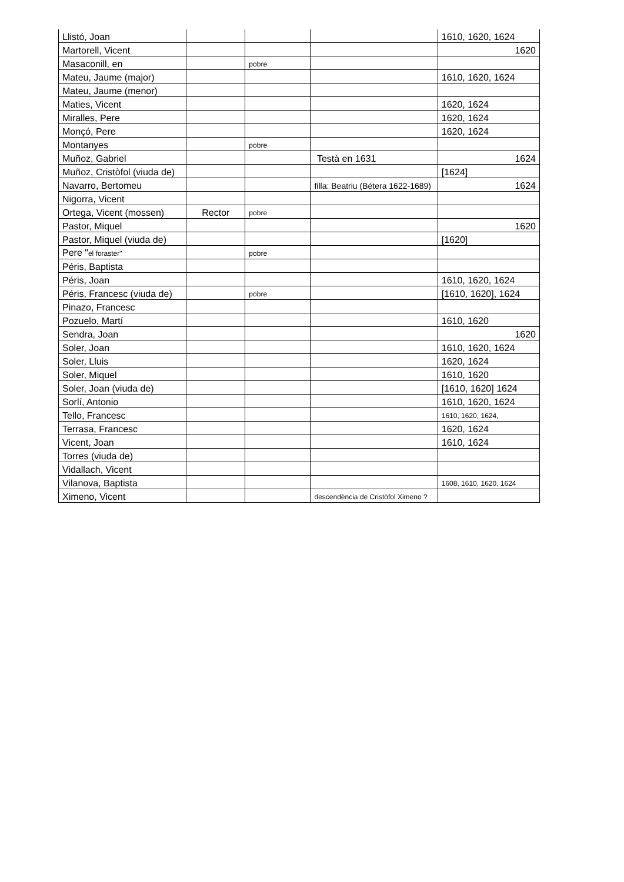| Llistó, Joan | | | | 1610, 1620, 1624 |
| Martorell, Vicent | | | | 1620 |
| Masaconill, en | | pobre | | |
| Mateu, Jaume (major) | | | | 1610, 1620, 1624 |
| Mateu, Jaume (menor) | | | | |
| Maties, Vicent | | | | 1620, 1624 |
| Miralles, Pere | | | | 1620, 1624 |
| Monçó, Pere | | | | 1620, 1624 |
| Montanyes | | pobre | | |
| Muñoz, Gabriel | | | Testà en 1631 | 1624 |
| Muñoz, Cristòfol (viuda de) | | | | [1624] |
| Navarro, Bertomeu | | | filla: Beatriu (Bétera 1622-1689) | 1624 |
| Nigorra, Vicent | | | | |
| Ortega, Vicent (mossen) | Rector | pobre | | |
| Pastor, Miquel | | | | 1620 |
| Pastor, Miquel (viuda de) | | | | [1620] |
| Pere " el foraster" | | pobre | | |
| Péris, Baptista | | | | |
| Péris, Joan | | | | 1610, 1620, 1624 |
| Péris, Francesc (viuda de) | | pobre | | [1610, 1620], 1624 |
| Pinazo, Francesc | | | | |
| Pozuelo, Martí | | | | 1610, 1620 |
| Sendra, Joan | | | | 1620 |
| Soler, Joan | | | | 1610, 1620, 1624 |
| Soler, Lluis | | | | 1620, 1624 |
| Soler, Miquel | | | | 1610, 1620 |
| Soler, Joan (viuda de) | | | | [1610, 1620] 1624 |
| Sorlí, Antonio | | | | 1610, 1620, 1624 |
| Tello, Francesc | | | | 1610, 1620, 1624, |
| Terrasa, Francesc | | | | 1620, 1624 |
| Vicent, Joan | | | | 1610, 1624 |
| Torres (viuda de) | | | | |
| Vidallach, Vicent | | | | |
| Vilanova, Baptista | | | | 1608, 1610, 1620, 1624 |
| Ximeno, Vicent | | | descendència de Cristòfol Ximeno ? | |